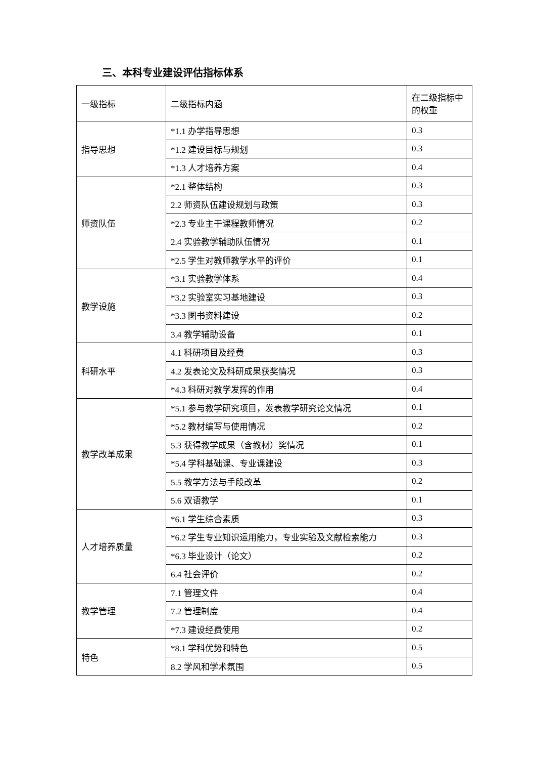三、本科专业建设评估指标体系
| 一级指标 | 二级指标内涵 | 在二级指标中的权重 |
| --- | --- | --- |
| 指导思想 | *1.1 办学指导思想 | 0.3 |
| | *1.2 建设目标与规划 | 0.3 |
| | *1.3 人才培养方案 | 0.4 |
| 师资队伍 | *2.1 整体结构 | 0.3 |
| | 2.2 师资队伍建设规划与政策 | 0.3 |
| | *2.3 专业主干课程教师情况 | 0.2 |
| | 2.4 实验教学辅助队伍情况 | 0.1 |
| | *2.5 学生对教师教学水平的评价 | 0.1 |
| 教学设施 | *3.1 实验教学体系 | 0.4 |
| | *3.2 实验室实习基地建设 | 0.3 |
| | *3.3 图书资料建设 | 0.2 |
| | 3.4 教学辅助设备 | 0.1 |
| 科研水平 | 4.1 科研项目及经费 | 0.3 |
| | 4.2 发表论文及科研成果获奖情况 | 0.3 |
| | *4.3 科研对教学发挥的作用 | 0.4 |
| 教学改革成果 | *5.1 参与教学研究项目，发表教学研究论文情况 | 0.1 |
| | *5.2 教材编写与使用情况 | 0.2 |
| | 5.3 获得教学成果（含教材）奖情况 | 0.1 |
| | *5.4 学科基础课、专业课建设 | 0.3 |
| | 5.5 教学方法与手段改革 | 0.2 |
| | 5.6 双语教学 | 0.1 |
| 人才培养质量 | *6.1 学生综合素质 | 0.3 |
| | *6.2 学生专业知识运用能力，专业实验及文献检索能力 | 0.3 |
| | *6.3 毕业设计（论文） | 0.2 |
| | 6.4 社会评价 | 0.2 |
| 教学管理 | 7.1 管理文件 | 0.4 |
| | 7.2 管理制度 | 0.4 |
| | *7.3 建设经费使用 | 0.2 |
| 特色 | *8.1 学科优势和特色 | 0.5 |
| | 8.2 学风和学术氛围 | 0.5 |